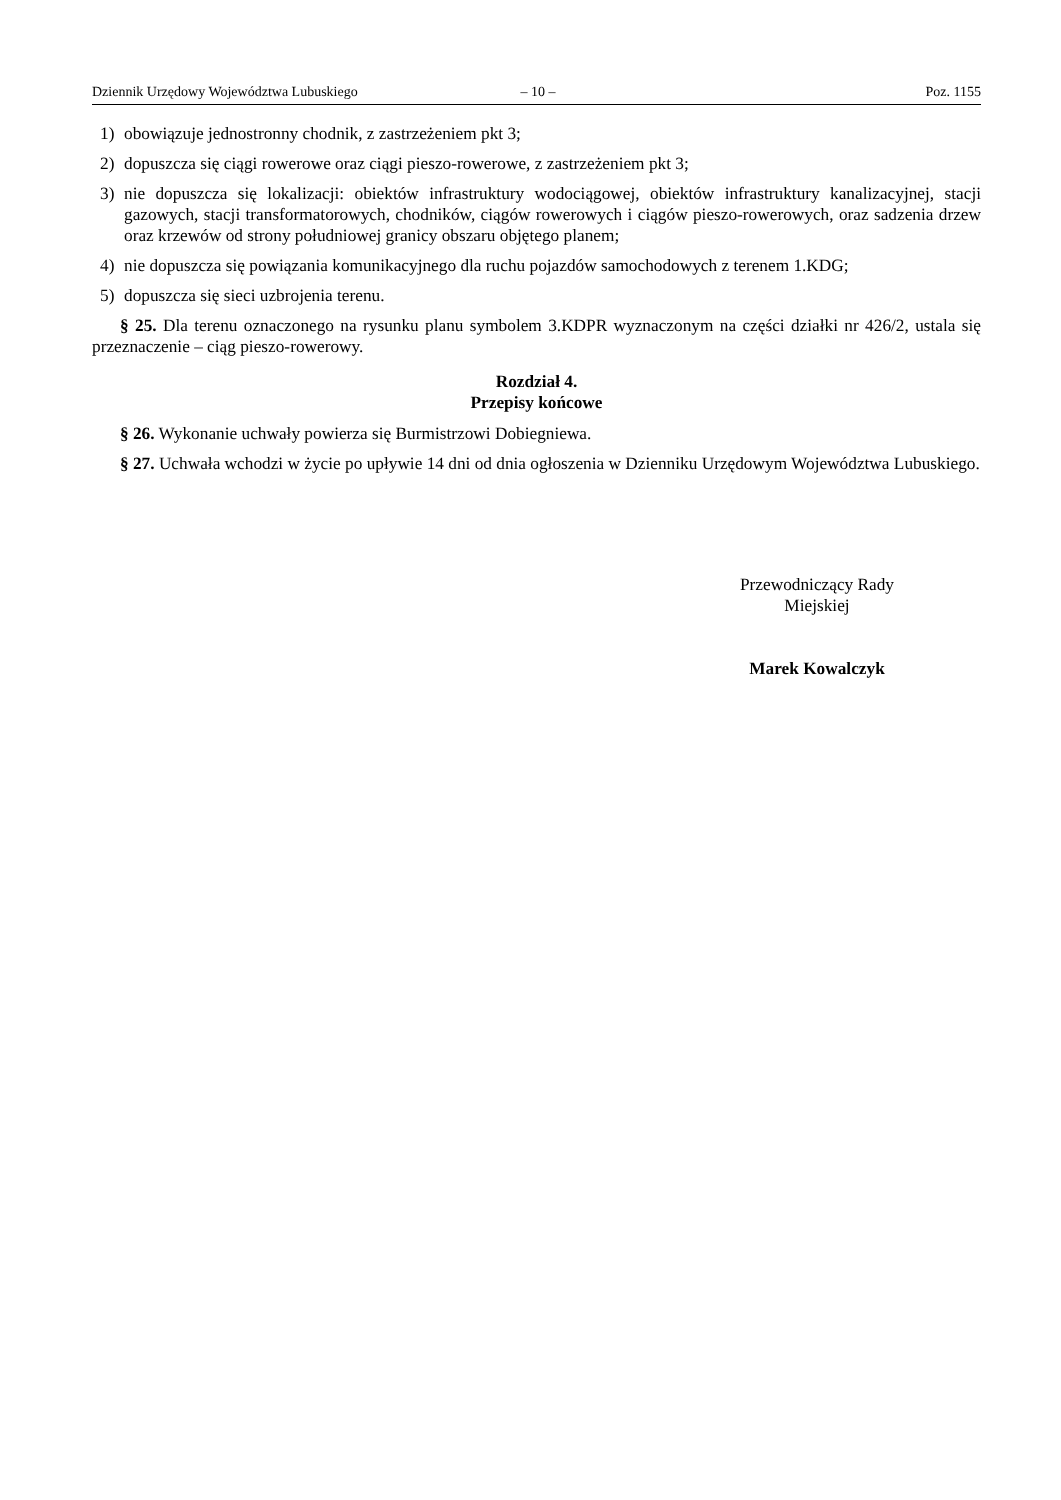Dziennik Urzędowy Województwa Lubuskiego – 10 – Poz. 1155
1) obowiązuje jednostronny chodnik, z zastrzeżeniem pkt 3;
2) dopuszcza się ciągi rowerowe oraz ciągi pieszo-rowerowe, z zastrzeżeniem pkt 3;
3) nie dopuszcza się lokalizacji: obiektów infrastruktury wodociągowej, obiektów infrastruktury kanalizacyjnej, stacji gazowych, stacji transformatorowych, chodników, ciągów rowerowych i ciągów pieszo-rowerowych, oraz sadzenia drzew oraz krzewów od strony południowej granicy obszaru objętego planem;
4) nie dopuszcza się powiązania komunikacyjnego dla ruchu pojazdów samochodowych z terenem 1.KDG;
5) dopuszcza się sieci uzbrojenia terenu.
§ 25. Dla terenu oznaczonego na rysunku planu symbolem 3.KDPR wyznaczonym na części działki nr 426/2, ustala się przeznaczenie – ciąg pieszo-rowerowy.
Rozdział 4.
Przepisy końcowe
§ 26. Wykonanie uchwały powierza się Burmistrzowi Dobiegniewa.
§ 27. Uchwała wchodzi w życie po upływie 14 dni od dnia ogłoszenia w Dzienniku Urzędowym Województwa Lubuskiego.
Przewodniczący Rady
Miejskiej
Marek Kowalczyk